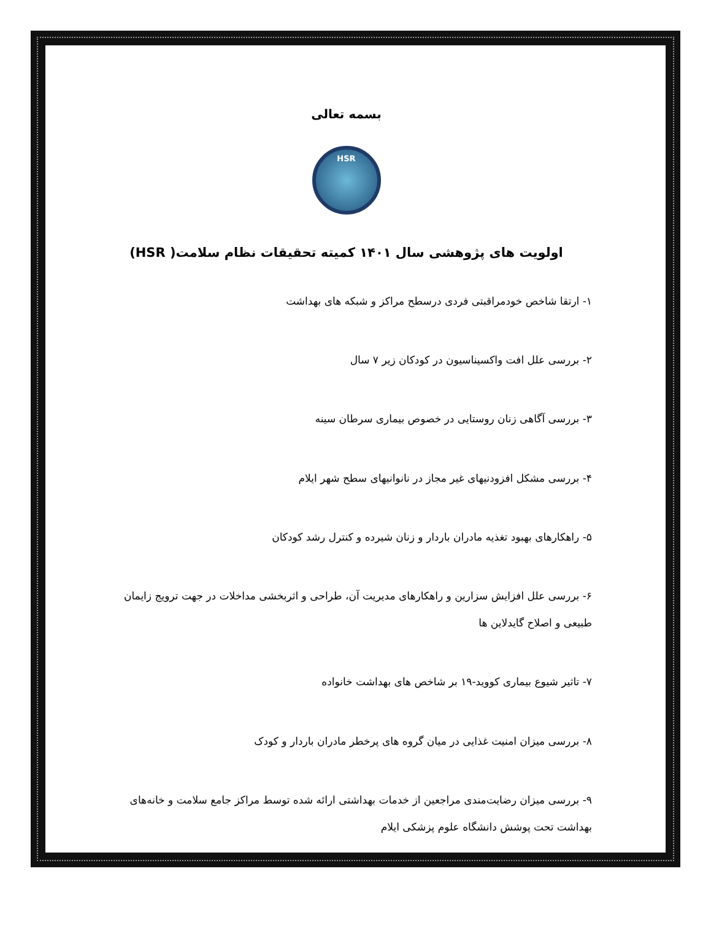بسمه تعالی
HSR
اولویت های پژوهشی سال ۱۴۰۱ کمیته تحقیقات نظام سلامت( HSR)
۱- ارتقا شاخص خودمراقبتی فردی درسطح مراکز و شبکه های بهداشت
۲- بررسی علل افت واکسیناسیون در کودکان زیر ۷ سال
۳- بررسی آگاهی زنان روستایی در خصوص بیماری سرطان سینه
۴- بررسی مشکل افزودنیهای غیر مجاز در نانوانیهای سطح شهر ایلام
۵- راهکارهای بهبود تغذیه مادران باردار و زنان شیرده و کنترل رشد کودکان
۶- بررسی علل افزایش سزارین و راهکارهای مدیریت آن، طراحی و اثربخشی مداخلات در جهت ترویج زایمان طبیعی و اصلاح گایدلاین ها
۷- تاثیر شیوع بیماری کووید-۱۹ بر شاخص های بهداشت خانواده
۸- بررسی میزان امنیت غذایی در میان گروه های پرخطر مادران باردار و کودک
۹- بررسی میزان رضایت‌مندی مراجعین از خدمات بهداشتی ارائه شده توسط مراکز جامع سلامت و خانه‌های بهداشت تحت پوشش دانشگاه علوم پزشکی ایلام